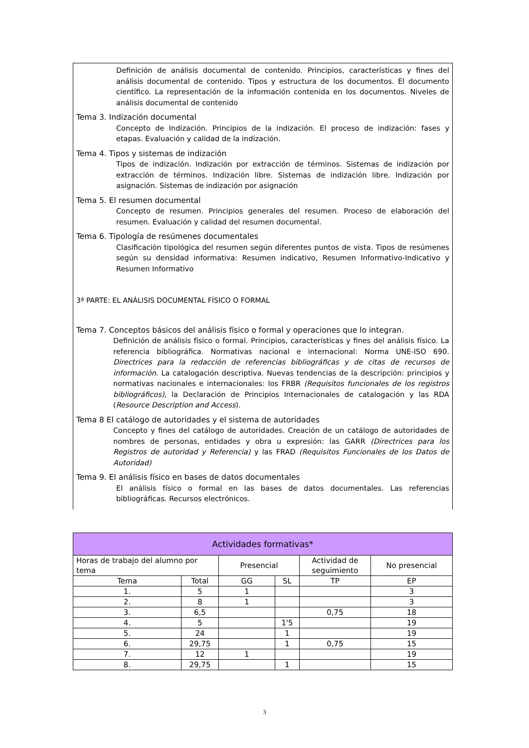Definición de análisis documental de contenido. Principios, características y fines del análisis documental de contenido. Tipos y estructura de los documentos. El documento científico. La representación de la información contenida en los documentos. Niveles de análisis documental de contenido
Tema 3. Indización documental
Concepto de Indización. Principios de la indización. El proceso de indización: fases y etapas. Evaluación y calidad de la indización.
Tema 4. Tipos y sistemas de indización
Tipos de indización. Indización por extracción de términos. Sistemas de indización por extracción de términos. Indización libre. Sistemas de indización libre. Indización por asignación. Sistemas de indización por asignación
Tema 5. El resumen documental
Concepto de resumen. Principios generales del resumen. Proceso de elaboración del resumen. Evaluación y calidad del resumen documental.
Tema 6. Tipología de resúmenes documentales
Clasificación tipológica del resumen según diferentes puntos de vista. Tipos de resúmenes según su densidad informativa: Resumen indicativo, Resumen Informativo-Indicativo y Resumen Informativo
3ª PARTE: EL ANÁLISIS DOCUMENTAL FÍSICO O FORMAL
Tema 7. Conceptos básicos del análisis físico o formal y operaciones que lo integran.
Definición de análisis físico o formal. Principios, características y fines del análisis físico. La referencia bibliográfica. Normativas nacional e internacional: Norma UNE-ISO 690. Directrices para la redacción de referencias bibliográficas y de citas de recursos de información. La catalogación descriptiva. Nuevas tendencias de la descripción: principios y normativas nacionales e internacionales: los FRBR (Requisitos funcionales de los registros bibliográficos), la Declaración de Principios Internacionales de catalogación y las RDA (Resource Description and Access).
Tema 8 El catálogo de autoridades y el sistema de autoridades
Concepto y fines del catálogo de autoridades. Creación de un catálogo de autoridades de nombres de personas, entidades y obra u expresión: las GARR (Directrices para los Registros de autoridad y Referencia) y las FRAD (Requisitos Funcionales de los Datos de Autoridad)
Tema 9. El análisis físico en bases de datos documentales
El análisis físico o formal en las bases de datos documentales. Las referencias bibliográficas. Recursos electrónicos.
| Actividades formativas* | | | | | |
| --- | --- | --- | --- | --- | --- |
| Horas de trabajo del alumno por tema | | Presencial | | Actividad de seguimiento | No presencial |
| Tema | Total | GG | SL | TP | EP |
| 1. | 5 | 1 | | | 3 |
| 2. | 8 | 1 | | | 3 |
| 3. | 6,5 | | | 0,75 | 18 |
| 4. | 5 | | 1'5 | | 19 |
| 5. | 24 | | 1 | | 19 |
| 6. | 29,75 | | 1 | 0,75 | 15 |
| 7. | 12 | 1 | | | 19 |
| 8. | 29,75 | | 1 | | 15 |
3